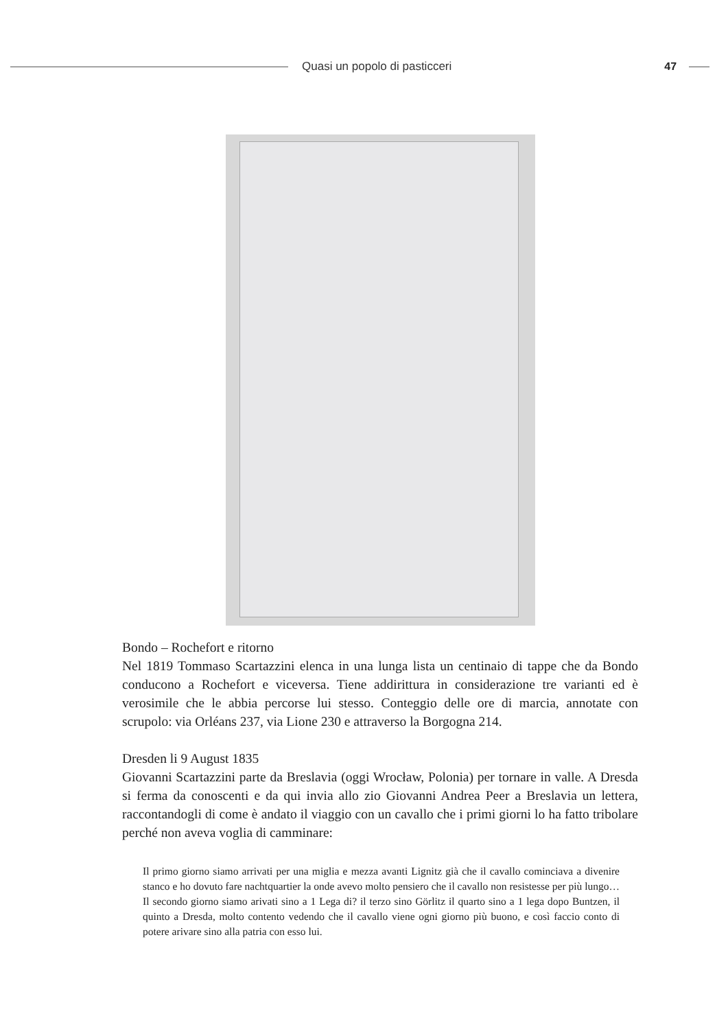Quasi un popolo di pasticceri 47
Bondo – Rochefort e ritorno
Nel 1819 Tommaso Scartazzini elenca in una lunga lista un centinaio di tappe che da Bondo conducono a Rochefort e viceversa. Tiene addirittura in considerazione tre varianti ed è verosimile che le abbia percorse lui stesso. Conteggio delle ore di marcia, annotate con scrupolo: via Orléans 237, via Lione 230 e attraverso la Borgogna 214.
Dresden li 9 August 1835
Giovanni Scartazzini parte da Breslavia (oggi Wrocław, Polonia) per tornare in valle. A Dresda si ferma da conoscenti e da qui invia allo zio Giovanni Andrea Peer a Breslavia un lettera, raccontandogli di come è andato il viaggio con un cavallo che i primi giorni lo ha fatto tribolare perché non aveva voglia di camminare:
Il primo giorno siamo arrivati per una miglia e mezza avanti Lignitz già che il cavallo cominciava a divenire stanco e ho dovuto fare nachtquartier la onde avevo molto pensiero che il cavallo non resistesse per più lungo… Il secondo giorno siamo arivati sino a 1 Lega di? il terzo sino Görlitz il quarto sino a 1 lega dopo Buntzen, il quinto a Dresda, molto contento vedendo che il cavallo viene ogni giorno più buono, e così faccio conto di potere arivare sino alla patria con esso lui.